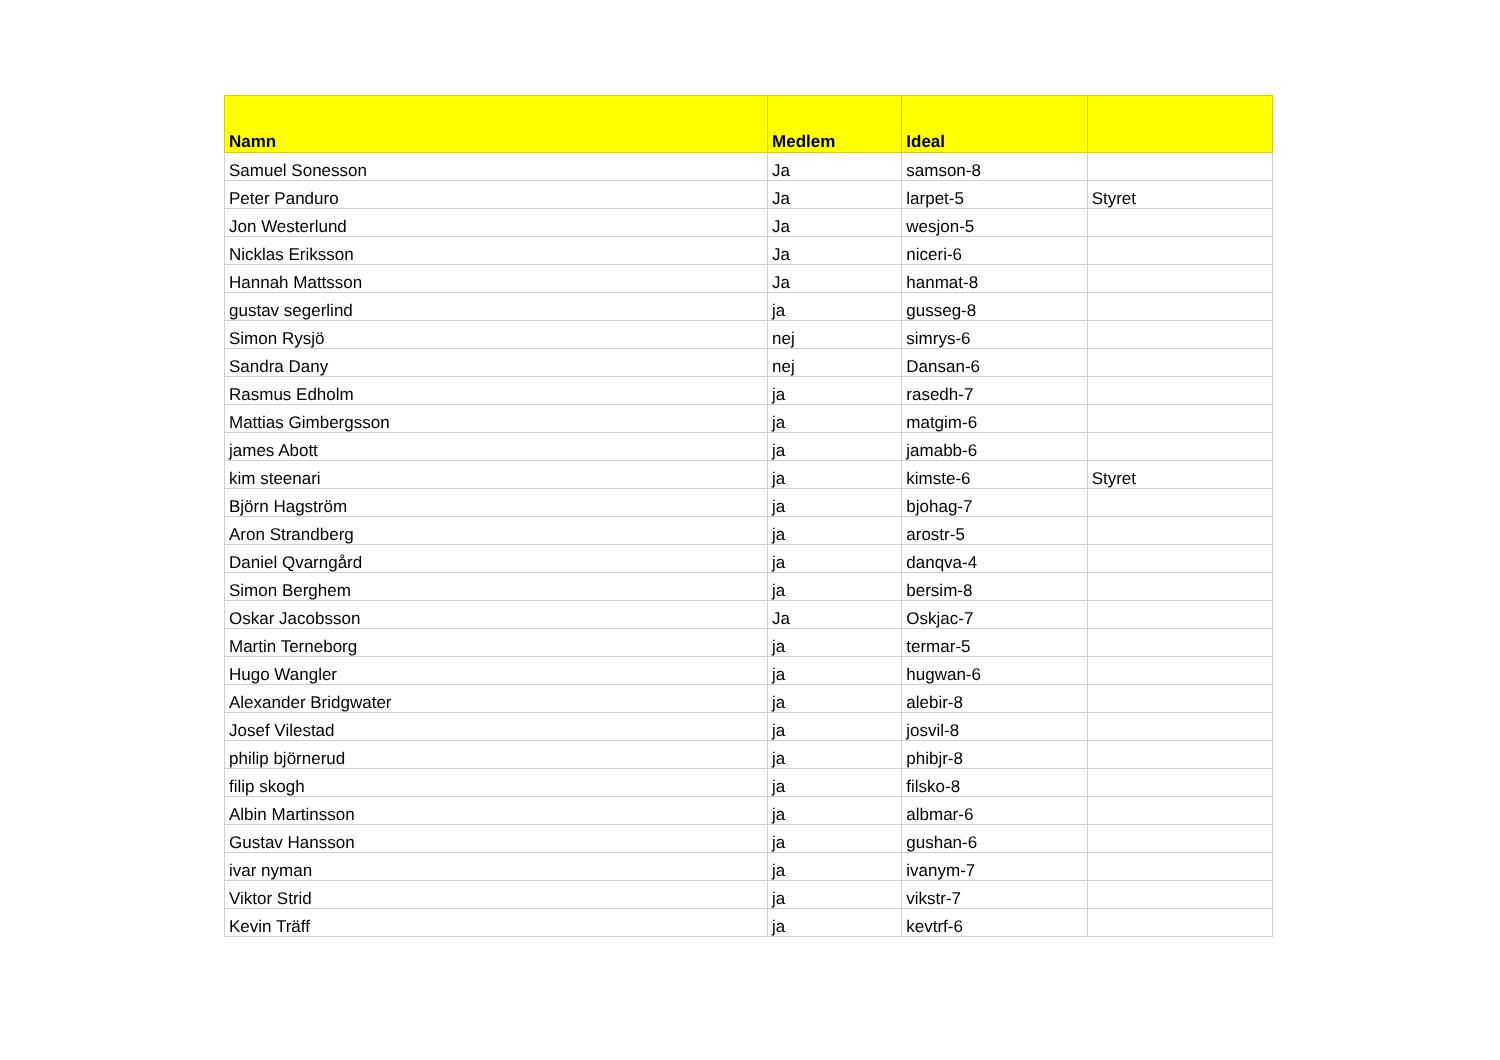| Namn | Medlem | Ideal | |
| --- | --- | --- | --- |
| Samuel Sonesson | Ja | samson-8 | |
| Peter Panduro | Ja | larpet-5 | Styret |
| Jon Westerlund | Ja | wesjon-5 | |
| Nicklas Eriksson | Ja | niceri-6 | |
| Hannah Mattsson | Ja | hanmat-8 | |
| gustav segerlind | ja | gusseg-8 | |
| Simon Rysjö | nej | simrys-6 | |
| Sandra Dany | nej | Dansan-6 | |
| Rasmus Edholm | ja | rasedh-7 | |
| Mattias Gimbergsson | ja | matgim-6 | |
| james Abott | ja | jamabb-6 | |
| kim steenari | ja | kimste-6 | Styret |
| Björn Hagström | ja | bjohag-7 | |
| Aron Strandberg | ja | arostr-5 | |
| Daniel Qvarngård | ja | danqva-4 | |
| Simon Berghem | ja | bersim-8 | |
| Oskar Jacobsson | Ja | Oskjac-7 | |
| Martin Terneborg | ja | termar-5 | |
| Hugo Wangler | ja | hugwan-6 | |
| Alexander Bridgwater | ja | alebir-8 | |
| Josef Vilestad | ja | josvil-8 | |
| philip björnerud | ja | phibjr-8 | |
| filip skogh | ja | filsko-8 | |
| Albin Martinsson | ja | albmar-6 | |
| Gustav Hansson | ja | gushan-6 | |
| ivar nyman | ja | ivanym-7 | |
| Viktor Strid | ja | vikstr-7 | |
| Kevin Träff | ja | kevtrf-6 | |